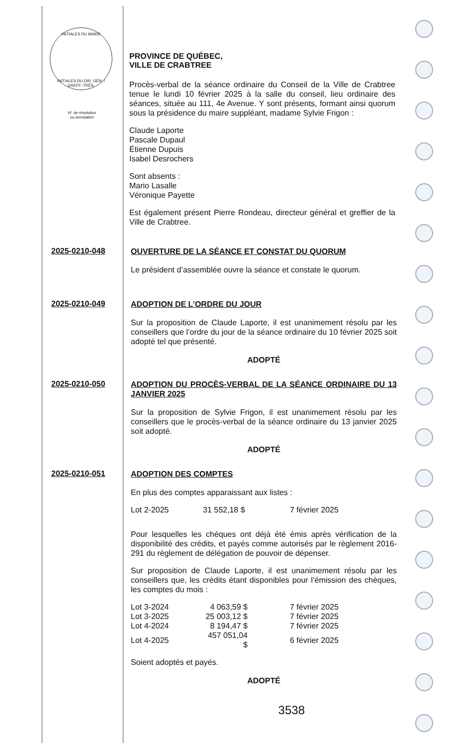INITIALES DU MAIRE
INITIALES DU DIR. GÉN. / GREFF.-TRÉS.
N° de résolution
ou annotation
PROVINCE DE QUÉBEC,
VILLE DE CRABTREE
Procès-verbal de la séance ordinaire du Conseil de la Ville de Crabtree tenue le lundi 10 février 2025 à la salle du conseil, lieu ordinaire des séances, située au 111, 4e Avenue. Y sont présents, formant ainsi quorum sous la présidence du maire suppléant, madame Sylvie Frigon :
Claude Laporte
Pascale Dupaul
Étienne Dupuis
Isabel Desrochers
Sont absents :
Mario Lasalle
Véronique Payette
Est également présent Pierre Rondeau, directeur général et greffier de la Ville de Crabtree.
2025-0210-048
OUVERTURE DE LA SÉANCE ET CONSTAT DU QUORUM
Le président d’assemblée ouvre la séance et constate le quorum.
2025-0210-049
ADOPTION DE L’ORDRE DU JOUR
Sur la proposition de Claude Laporte, il est unanimement résolu par les conseillers que l’ordre du jour de la séance ordinaire du 10 février 2025 soit adopté tel que présenté.
ADOPTÉ
2025-0210-050
ADOPTION DU PROCÈS-VERBAL DE LA SÉANCE ORDINAIRE DU 13 JANVIER 2025
Sur la proposition de Sylvie Frigon, il est unanimement résolu par les conseillers que le procès-verbal de la séance ordinaire du 13 janvier 2025 soit adopté.
ADOPTÉ
2025-0210-051
ADOPTION DES COMPTES
En plus des comptes apparaissant aux listes :
| Lot 2-2025 | 31 552,18 $ | 7 février 2025 |
Pour lesquelles les chèques ont déjà été émis après vérification de la disponibilité des crédits, et payés comme autorisés par le règlement 2016-291 du règlement de délégation de pouvoir de dépenser.
Sur proposition de Claude Laporte, il est unanimement résolu par les conseillers que, les crédits étant disponibles pour l’émission des chèques, les comptes du mois :
| Lot 3-2024 | 4 063,59 $ | 7 février 2025 |
| Lot 3-2025 | 25 003,12 $ | 7 février 2025 |
| Lot 4-2024 | 8 194,47 $ | 7 février 2025 |
| Lot 4-2025 | 457 051,04 $ | 6 février 2025 |
Soient adoptés et payés.
ADOPTÉ
3538